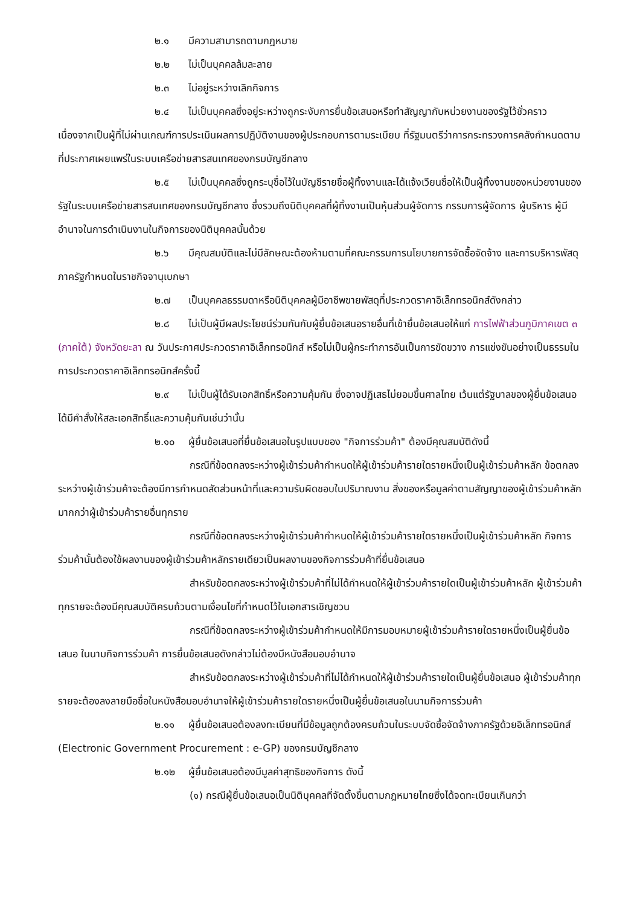๒.๑ มีความสามารถตามกฎหมาย
๒.๒ ไม่เป็นบุคคลล้มละลาย
๒.๓ ไม่อยู่ระหว่างเลิกกิจการ
๒.๔ ไม่เป็นบุคคลซึ่งอยู่ระหว่างถูกระงับการยื่นข้อเสนอหรือทำสัญญากับหน่วยงานของรัฐไว้ชั่วคราว เนื่องจากเป็นผู้ที่ไม่ผ่านเกณฑ์การประเมินผลการปฏิบัติงานของผู้ประกอบการตามระเบียบ ที่รัฐมนตรีว่าการกระทรวงการคลังกำหนดตามที่ประกาศเผยแพร่ในระบบเครือข่ายสารสนเทศของกรมบัญชีกลาง
๒.๕ ไม่เป็นบุคคลซึ่งถูกระบุชื่อไว้ในบัญชีรายชื่อผู้ทิ้งงานและได้แจ้งเวียนชื่อให้เป็นผู้ทิ้งงานของหน่วยงานของรัฐในระบบเครือข่ายสารสนเทศของกรมบัญชีกลาง ซึ่งรวมถึงนิติบุคคลที่ผู้ทิ้งงานเป็นหุ้นส่วนผู้จัดการ กรรมการผู้จัดการ ผู้บริหาร ผู้มีอำนาจในการดำเนินงานในกิจการของนิติบุคคลนั้นด้วย
๒.๖ มีคุณสมบัติและไม่มีลักษณะต้องห้ามตามที่คณะกรรมการนโยบายการจัดซื้อจัดจ้าง และการบริหารพัสดุภาครัฐกำหนดในราชกิจจานุเบกษา
๒.๗ เป็นบุคคลธรรมดาหรือนิติบุคคลผู้มีอาชีพขายพัสดุที่ประกวดราคาอิเล็กทรอนิกส์ดังกล่าว
๒.๘ ไม่เป็นผู้มีผลประโยชน์ร่วมกันกับผู้ยื่นข้อเสนอรายอื่นที่เข้ายื่นข้อเสนอให้แก่ การไฟฟ้าส่วนภูมิภาคเขต ๓ (ภาคใต้) จังหวัดยะลา ณ วันประกาศประกวดราคาอิเล็กทรอนิกส์ หรือไม่เป็นผู้กระทำการอันเป็นการขัดขวาง การแข่งขันอย่างเป็นธรรมในการประกวดราคาอิเล็กทรอนิกส์ครั้งนี้
๒.๙ ไม่เป็นผู้ได้รับเอกสิทธิ์หรือความคุ้มกัน ซึ่งอาจปฏิเสธไม่ยอมขึ้นศาลไทย เว้นแต่รัฐบาลของผู้ยื่นข้อเสนอได้มีคำสั่งให้สละเอกสิทธิ์และความคุ้มกันเช่นว่านั้น
๒.๑๐ ผู้ยื่นข้อเสนอที่ยื่นข้อเสนอในรูปแบบของ "กิจการร่วมค้า" ต้องมีคุณสมบัติดังนี้
กรณีที่ข้อตกลงระหว่างผู้เข้าร่วมค้ากำหนดให้ผู้เข้าร่วมค้ารายใดรายหนึ่งเป็นผู้เข้าร่วมค้าหลัก ข้อตกลงระหว่างผู้เข้าร่วมค้าจะต้องมีการกำหนดสัดส่วนหน้าที่และความรับผิดชอบในปริมาณงาน สิ่งของหรือมูลค่าตามสัญญาของผู้เข้าร่วมค้าหลักมากกว่าผู้เข้าร่วมค้ารายอื่นทุกราย
กรณีที่ข้อตกลงระหว่างผู้เข้าร่วมค้ากำหนดให้ผู้เข้าร่วมค้ารายใดรายหนึ่งเป็นผู้เข้าร่วมค้าหลัก กิจการร่วมค้านั้นต้องใช้ผลงานของผู้เข้าร่วมค้าหลักรายเดียวเป็นผลงานของกิจการร่วมค้าที่ยื่นข้อเสนอ
สำหรับข้อตกลงระหว่างผู้เข้าร่วมค้าที่ไม่ได้กำหนดให้ผู้เข้าร่วมค้ารายใดเป็นผู้เข้าร่วมค้าหลัก ผู้เข้าร่วมค้าทุกรายจะต้องมีคุณสมบัติครบถ้วนตามเงื่อนไขที่กำหนดไว้ในเอกสารเชิญชวน
กรณีที่ข้อตกลงระหว่างผู้เข้าร่วมค้ากำหนดให้มีการมอบหมายผู้เข้าร่วมค้ารายใดรายหนึ่งเป็นผู้ยื่นข้อเสนอ ในนามกิจการร่วมค้า การยื่นข้อเสนอดังกล่าวไม่ต้องมีหนังสือมอบอำนาจ
สำหรับข้อตกลงระหว่างผู้เข้าร่วมค้าที่ไม่ได้กำหนดให้ผู้เข้าร่วมค้ารายใดเป็นผู้ยื่นข้อเสนอ ผู้เข้าร่วมค้าทุกรายจะต้องลงลายมือชื่อในหนังสือมอบอำนาจให้ผู้เข้าร่วมค้ารายใดรายหนึ่งเป็นผู้ยื่นข้อเสนอในนามกิจการร่วมค้า
๒.๑๑ ผู้ยื่นข้อเสนอต้องลงทะเบียนที่มีข้อมูลถูกต้องครบถ้วนในระบบจัดซื้อจัดจ้างภาครัฐด้วยอิเล็กทรอนิกส์ (Electronic Government Procurement : e-GP) ของกรมบัญชีกลาง
๒.๑๒ ผู้ยื่นข้อเสนอต้องมีมูลค่าสุทธิของกิจการ ดังนี้
(๑) กรณีผู้ยื่นข้อเสนอเป็นนิติบุคคลที่จัดตั้งขึ้นตามกฎหมายไทยซึ่งได้จดทะเบียนเกินกว่า